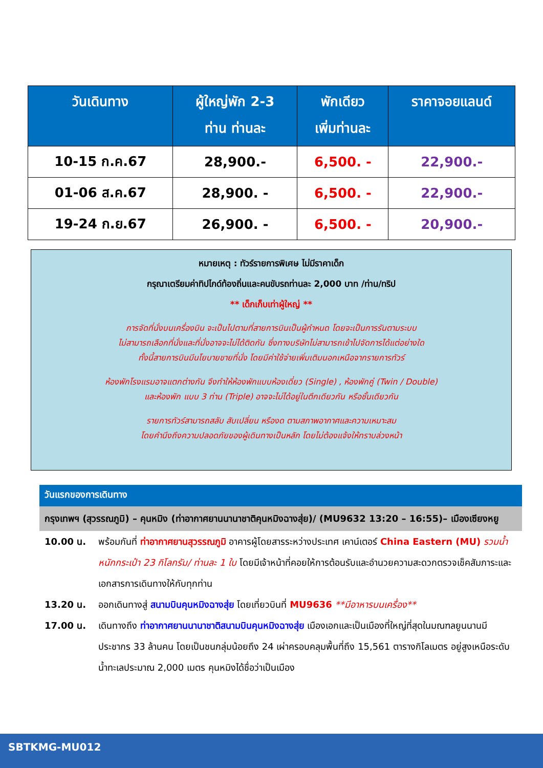| วันเดินทาง | ผู้ใหญ่พัก 2-3 ท่าน ท่านละ | พักเดียว เพิ่มท่านละ | ราคาจอยแลนด์ |
| --- | --- | --- | --- |
| 10-15 ก.ค.67 | 28,900.- | 6,500. - | 22,900.- |
| 01-06 ส.ค.67 | 28,900. - | 6,500. - | 22,900.- |
| 19-24 ก.ย.67 | 26,900. - | 6,500. - | 20,900.- |
หมายเหตุ : ทัวร์รายการพิเศษ ไม่มีราคาเด็ก
กรุณาเตรียมค่าทิปไกด์ท้องถิ่นและคนขับรถท่านละ 2,000 บาท /ท่าน/ทริป
** เด็กเก็บเท่าผู้ใหญ่ **
การจัดที่นั่งบนเครื่องบิน จะเป็นไปตามที่สายการบินเป็นผู้กำหนด โดยจะเป็นการรันตามระบบ
ไม่สามารถเลือกที่นั่งและที่นั่งอาจจะไม่ได้ติดกัน ซึ่งทางบริษัทไม่สามารถเข้าไปจัดการได้แต่อย่างใด
ทั้งนี้สายการบินมีนโยบายขายที่นั่ง โดยมีค่าใช้จ่ายเพิ่มเติมนอกเหนือจากรายการทัวร์
ห้องพักโรงแรมอาจแตกต่างกัน จึงทำให้ห้องพักแบบห้องเดี่ยว (Single) , ห้องพักคู่ (Twin / Double)
และห้องพัก แบบ 3 ท่าน (Triple) อาจจะไม่ได้อยู่ในตึกเดียวกัน หรือชั้นเดียวกัน
รายการทัวร์สามารถสลับ สับเปลี่ยน หรืองด ตามสภาพอากาศและความเหมาะสม
โดยคำนึงถึงความปลอดภัยของผู้เดินทางเป็นหลัก โดยไม่ต้องแจ้งให้ทราบล่วงหน้า
วันแรกของการเดินทาง
กรุงเทพฯ (สุวรรณภูมิ) – คุนหมิง (ท่าอากาศยานนานาชาติคุนหมิงฉางสุ่ย)/ (MU9632 13:20 – 16:55)– เมืองเซียงหยู
10.00 น. พร้อมกันที่ ท่าอากาศยานสุวรรณภูมิ อาคารผู้โดยสารระหว่างประเทศ เคาน์เตอร์ China Eastern (MU) รวมน้ำหนักกระเป๋า 23 กิโลกรัม/ ท่านละ 1 ใบ โดยมีเจ้าหน้าที่คอยให้การต้อนรับและอำนวยความสะดวกตรวจเช็คสัมภาระและเอกสารการเดินทางให้กับทุกท่าน
13.20 น. ออกเดินทางสู่ สนามบินคุนหมิงฉางสุ่ย โดยเที่ยวบินที่ MU9636 **มีอาหารบนเครื่อง**
17.00 น. เดินทางถึง ท่าอากาศยานนานาชาติสนามบินคุนหมิงฉางสุ่ย เมืองเอกและเป็นเมืองที่ใหญ่ที่สุดในมณฑลยูนนานมีประชากร 33 ล้านคน โดยเป็นชนกลุ่มน้อยถึง 24 เผ่าครอบคลุมพื้นที่ถึง 15,561 ตารางกิโลเมตร อยู่สูงเหนือระดับน้ำทะเลประมาณ 2,000 เมตร คุนหมิงได้ชื่อว่าเป็นเมือง
SBTKMG-MU012